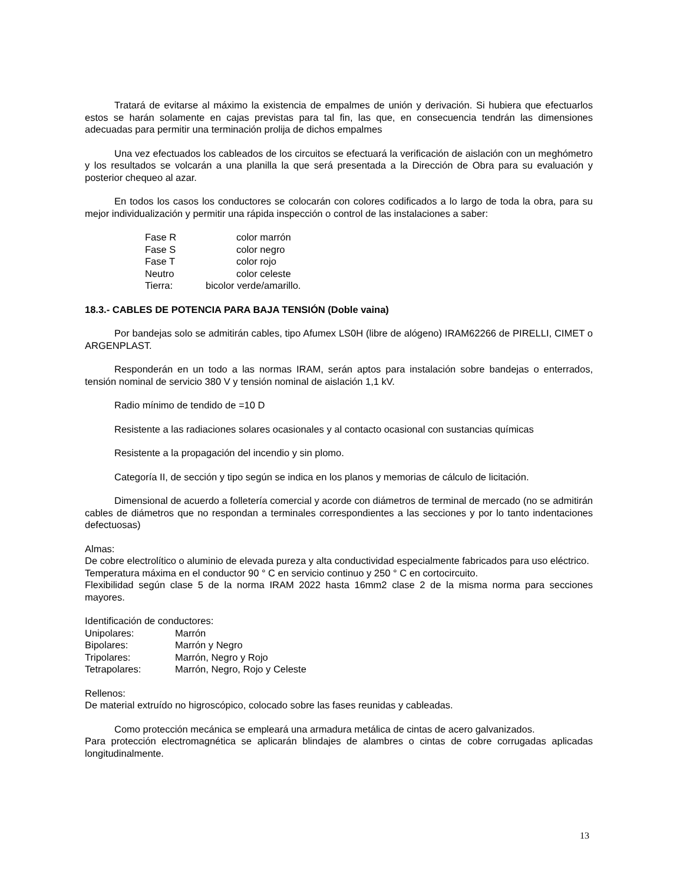Tratará de evitarse al máximo la existencia de empalmes de unión y derivación. Si hubiera que efectuarlos estos se harán solamente en cajas previstas para tal fin, las que, en consecuencia tendrán las dimensiones adecuadas para permitir una terminación prolija de dichos empalmes
Una vez efectuados los cableados de los circuitos se efectuará la verificación de aislación con un meghómetro y los resultados se volcarán a una planilla la que será presentada a la Dirección de Obra para su evaluación y posterior chequeo al azar.
En todos los casos los conductores se colocarán con colores codificados a lo largo de toda la obra, para su mejor individualización y permitir una rápida inspección o control de las instalaciones a saber:
| Fase R | color marrón |
| Fase S | color negro |
| Fase T | color rojo |
| Neutro | color celeste |
| Tierra: | bicolor verde/amarillo. |
18.3.- CABLES DE POTENCIA PARA BAJA TENSIÓN (Doble vaina)
Por bandejas solo se admitirán cables, tipo Afumex LS0H (libre de alógeno) IRAM62266 de PIRELLI, CIMET o ARGENPLAST.
Responderán en un todo a las normas IRAM, serán aptos para instalación sobre bandejas o enterrados, tensión nominal de servicio 380 V y tensión nominal de aislación 1,1 kV.
Radio mínimo de tendido de =10 D
Resistente a las radiaciones solares ocasionales y al contacto ocasional con sustancias químicas
Resistente a la propagación del incendio y sin plomo.
Categoría II, de sección y tipo según se indica en los planos y memorias de cálculo de licitación.
Dimensional de acuerdo a folletería comercial y acorde con diámetros de terminal de mercado (no se admitirán cables de diámetros que no respondan a terminales correspondientes a las secciones y por lo tanto indentaciones defectuosas)
Almas:
De cobre electrolítico o aluminio de elevada pureza y alta conductividad especialmente fabricados para uso eléctrico.
Temperatura máxima en el conductor 90 ° C en servicio continuo y 250 ° C en cortocircuito.
Flexibilidad según clase 5 de la norma IRAM 2022 hasta 16mm2 clase 2 de la misma norma para secciones mayores.
Identificación de conductores:
| Unipolares: | Marrón |
| Bipolares: | Marrón y Negro |
| Tripolares: | Marrón, Negro y Rojo |
| Tetrapolares: | Marrón, Negro, Rojo y Celeste |
Rellenos:
De material extruído no higroscópico, colocado sobre las fases reunidas y cableadas.
Como protección mecánica se empleará una armadura metálica de cintas de acero galvanizados.
Para protección electromagnética se aplicarán blindajes de alambres o cintas de cobre corrugadas aplicadas longitudinalmente.
13